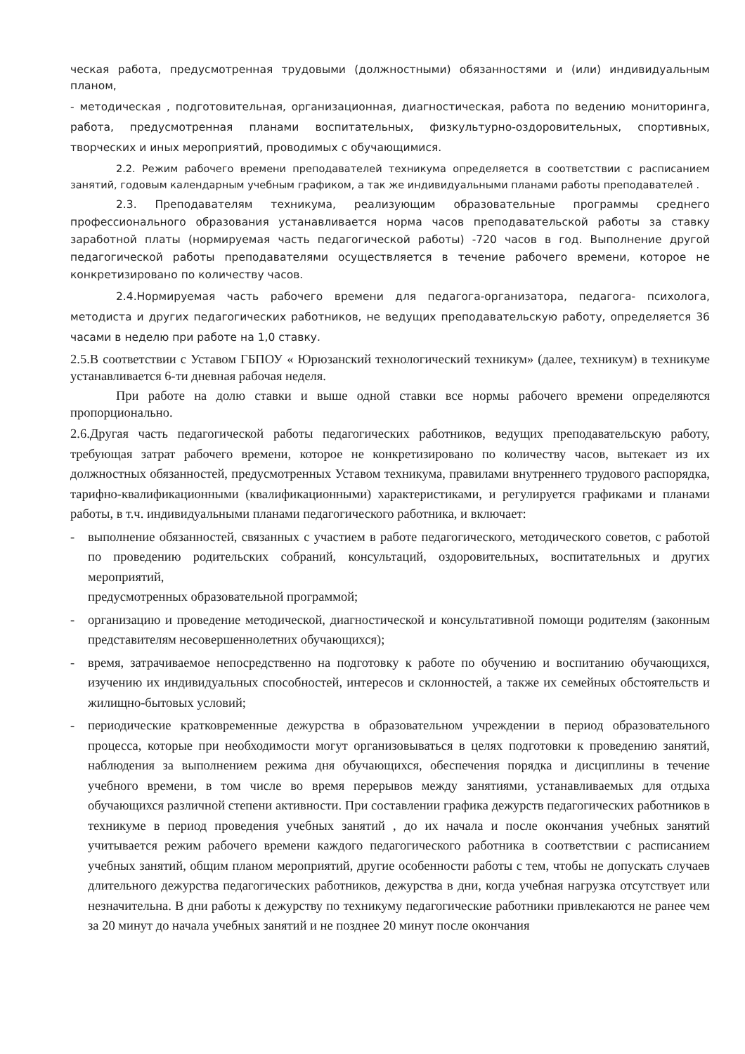ческая работа, предусмотренная трудовыми (должностными) обязанностями и (или) индивиду­альным планом,
- методическая , подготовительная, организационная, диагностическая, работа по ведению мони­торинга, работа, предусмотренная планами воспитательных, физкультурно-оздоровительных, спортивных, творческих и иных мероприятий, проводимых с обучающимися.
2.2. Режим рабочего времени преподавателей техникума определяется в соответствии с распи­санием занятий, годовым календарным учебным графиком, а так же индивидуальными планами работы преподавателей .
2.3. Преподавателям техникума, реализующим образовательные программы среднего профессионального образования устанавливается норма часов преподавательской работы за ставку заработной платы (нормируемая часть педагогической работы) -720 часов в год. Выполне­ние другой педагогической работы преподавателями осуществляется в течение рабочего времени, которое не конкретизировано по количеству часов.
2.4.Нормируемая часть рабочего времени для педагога-организатора, педагога- психолога, методиста и других педагогических работников, не ведущих преподавательскую работу, опреде­ляется 36 часами в неделю при работе на 1,0 ставку.
2.5.В соответствии с Уставом ГБПОУ « Юрюзанский технологический техникум» (далее, техникум) в техникуме устанавливается 6-ти дневная рабочая неделя.
При работе на долю ставки и выше одной ставки все нормы рабочего времени определяются пропорционально.
2.6.Другая часть педагогической работы педагогических работников, ведущих преподавательскую работу, требующая затрат рабочего времени, которое не конкретизировано по количеству часов, вытекает из их должностных обязанностей, предусмотренных Уставом техникума, правилами внутреннего трудового распорядка, тарифно-квалификационными (квалификационными) харак­теристиками, и регулируется графиками и планами работы, в т.ч. индивидуальными планами пе­дагогического работника, и включает:
- выполнение обязанностей, связанных с участием в работе педагогического, методического со­ветов, с работой по проведению родительских собраний, консультаций, оздоровительных, вос­питательных и других мероприятий,
предусмотренных образовательной программой;
- организацию и проведение методической, диагностической и консультативной помощи роди­телям (законным представителям несовершеннолетних обучающихся);
- время, затрачиваемое непосредственно на подготовку к работе по обучению и воспитанию обу­чающихся, изучению их индивидуальных способностей, интересов и склонностей, а также их семейных обстоятельств и жилищно-бытовых условий;
- периодические кратковременные дежурства в образовательном учреждении в период образова­тельного процесса, которые при необходимости могут организовываться в целях подготовки к проведению занятий, наблюдения за выполнением режима дня обучающихся, обеспечения по­рядка и дисциплины в течение учебного времени, в том числе во время перерывов между заня­тиями, устанавливаемых для отдыха обучающихся различной степени активности. При состав­лении графика дежурств педагогических работников в техникуме в период проведения учебных занятий , до их начала и после окончания учебных занятий учитывается режим рабочего времени каждого педагогического работника в соответствии с расписанием учебных занятий, общим планом мероприятий, другие особенности работы с тем, чтобы не допускать случаев длительного дежурства педагогических работников, дежурства в дни, когда учебная нагрузка отсутствует или незначительна. В дни работы к дежурству по техникуму педагогические работники привлека­ются не ранее чем за 20 минут до начала учебных занятий и не позднее 20 минут после окончания